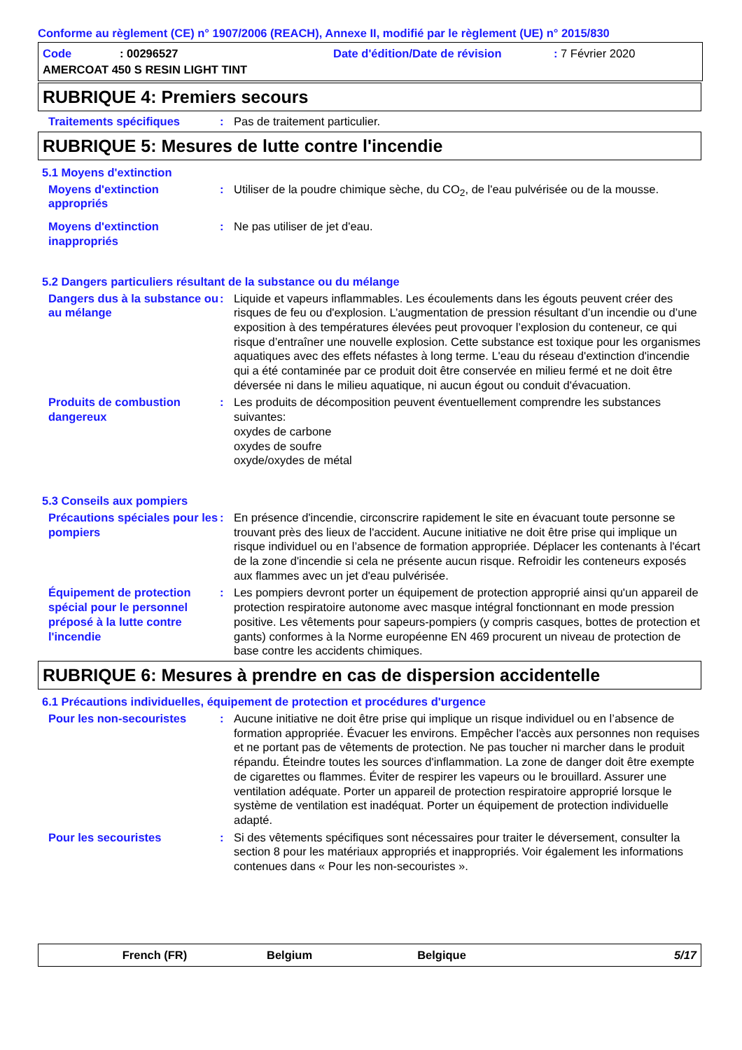Conforme au règlement (CE) n° 1907/2006 (REACH), Annexe II, modifié par le règlement (UE) n° 2015/830
Code: 00296527 Date d'édition/Date de révision: 7 Février 2020
AMERCOAT 450 S RESIN LIGHT TINT
RUBRIQUE 4: Premiers secours
Traitements spécifiques : Pas de traitement particulier.
RUBRIQUE 5: Mesures de lutte contre l'incendie
5.1 Moyens d'extinction
Moyens d'extinction appropriés
: Utiliser de la poudre chimique sèche, du CO<sub>2</sub>, de l'eau pulvérisée ou de la mousse.
Moyens d'extinction inappropriés
: Ne pas utiliser de jet d'eau.
5.2 Dangers particuliers résultant de la substance ou du mélange
Dangers dus à la substance ou au mélange
: Liquide et vapeurs inflammables. Les écoulements dans les égouts peuvent créer des risques de feu ou d'explosion. L’augmentation de pression résultant d’un incendie ou d’une exposition à des températures élevées peut provoquer l’explosion du conteneur, ce qui risque d’entraîner une nouvelle explosion. Cette substance est toxique pour les organismes aquatiques avec des effets néfastes à long terme. L'eau du réseau d'extinction d'incendie qui a été contaminée par ce produit doit être conservée en milieu fermé et ne doit être déversée ni dans le milieu aquatique, ni aucun égout ou conduit d'évacuation.
Produits de combustion dangereux
: Les produits de décomposition peuvent éventuellement comprendre les substances suivantes:
oxydes de carbone
oxydes de soufre
oxyde/oxydes de métal
5.3 Conseils aux pompiers
Précautions spéciales pour les pompiers
: En présence d'incendie, circonscrire rapidement le site en évacuant toute personne se trouvant près des lieux de l'accident. Aucune initiative ne doit être prise qui implique un risque individuel ou en l’absence de formation appropriée. Déplacer les contenants à l'écart de la zone d'incendie si cela ne présente aucun risque. Refroidir les conteneurs exposés aux flammes avec un jet d'eau pulvérisée.
Équipement de protection spécial pour le personnel préposé à la lutte contre l'incendie
: Les pompiers devront porter un équipement de protection approprié ainsi qu'un appareil de protection respiratoire autonome avec masque intégral fonctionnant en mode pression positive. Les vêtements pour sapeurs-pompiers (y compris casques, bottes de protection et gants) conformes à la Norme européenne EN 469 procurent un niveau de protection de base contre les accidents chimiques.
RUBRIQUE 6: Mesures à prendre en cas de dispersion accidentelle
6.1 Précautions individuelles, équipement de protection et procédures d'urgence
Pour les non-secouristes : Aucune initiative ne doit être prise qui implique un risque individuel ou en l’absence de formation appropriée. Évacuer les environs. Empêcher l'accès aux personnes non requises et ne portant pas de vêtements de protection. Ne pas toucher ni marcher dans le produit répandu. Éteindre toutes les sources d'inflammation. La zone de danger doit être exempte de cigarettes ou flammes. Éviter de respirer les vapeurs ou le brouillard. Assurer une ventilation adéquate. Porter un appareil de protection respiratoire approprié lorsque le système de ventilation est inadéquat. Porter un équipement de protection individuelle adapté.
Pour les secouristes : Si des vêtements spécifiques sont nécessaires pour traiter le déversement, consulter la section 8 pour les matériaux appropriés et inappropriés. Voir également les informations contenues dans « Pour les non-secouristes ».
French (FR) Belgium Belgique 5/17